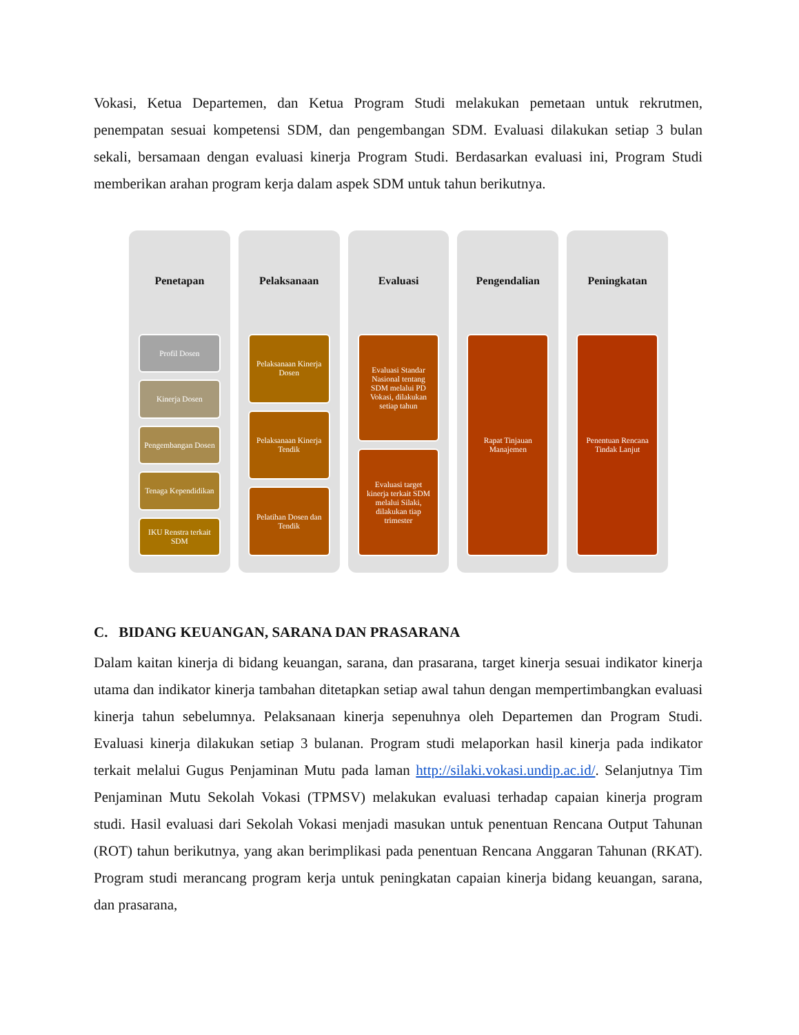Vokasi, Ketua Departemen, dan Ketua Program Studi melakukan pemetaan untuk rekrutmen, penempatan sesuai kompetensi SDM, dan pengembangan SDM. Evaluasi dilakukan setiap 3 bulan sekali, bersamaan dengan evaluasi kinerja Program Studi. Berdasarkan evaluasi ini, Program Studi memberikan arahan program kerja dalam aspek SDM untuk tahun berikutnya.
Penetapan
Profil Dosen
Kinerja Dosen
Pengembangan Dosen
Tenaga Kependidikan
IKU Renstra terkait SDM
Pelaksanaan
Pelaksanaan Kinerja Dosen
Pelaksanaan Kinerja Tendik
Pelatihan Dosen dan Tendik
Evaluasi
Evaluasi Standar Nasional tentang SDM melalui PD Vokasi, dilakukan setiap tahun
Evaluasi target kinerja terkait SDM melalui Silaki, dilakukan tiap trimester
Pengendalian
Rapat Tinjauan Manajemen
Peningkatan
Penentuan Rencana Tindak Lanjut
C. BIDANG KEUANGAN, SARANA DAN PRASARANA
Dalam kaitan kinerja di bidang keuangan, sarana, dan prasarana, target kinerja sesuai indikator kinerja utama dan indikator kinerja tambahan ditetapkan setiap awal tahun dengan mempertimbangkan evaluasi kinerja tahun sebelumnya. Pelaksanaan kinerja sepenuhnya oleh Departemen dan Program Studi. Evaluasi kinerja dilakukan setiap 3 bulanan. Program studi melaporkan hasil kinerja pada indikator terkait melalui Gugus Penjaminan Mutu pada laman http://silaki.vokasi.undip.ac.id/. Selanjutnya Tim Penjaminan Mutu Sekolah Vokasi (TPMSV) melakukan evaluasi terhadap capaian kinerja program studi. Hasil evaluasi dari Sekolah Vokasi menjadi masukan untuk penentuan Rencana Output Tahunan (ROT) tahun berikutnya, yang akan berimplikasi pada penentuan Rencana Anggaran Tahunan (RKAT). Program studi merancang program kerja untuk peningkatan capaian kinerja bidang keuangan, sarana, dan prasarana,